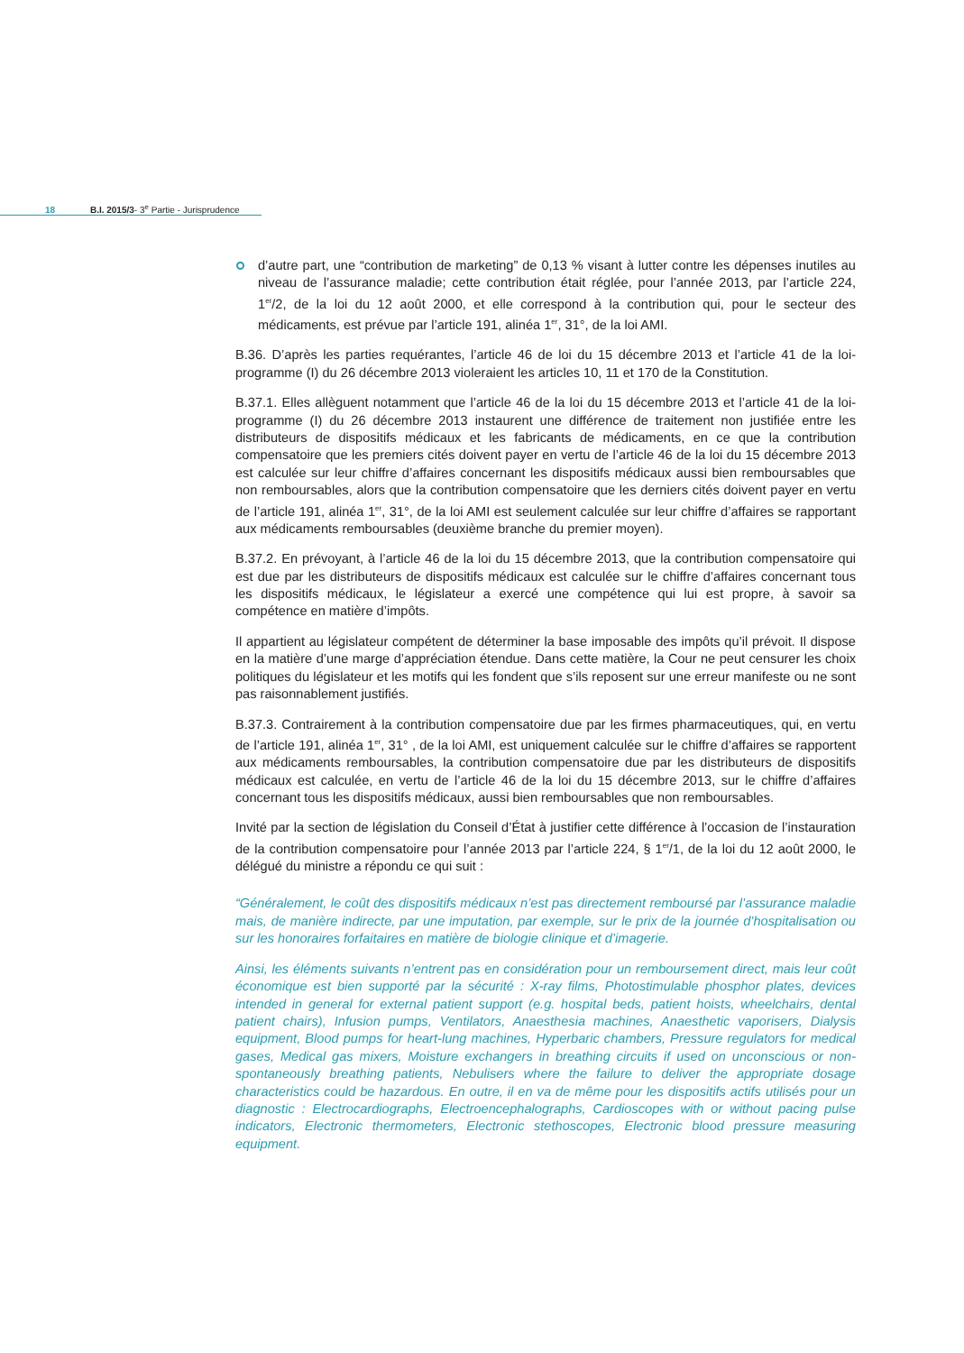18 B.I. 2015/3- 3<sup>e</sup> Partie - Jurisprudence
d’autre part, une “contribution de marketing” de 0,13 % visant à lutter contre les dépenses inutiles au niveau de l’assurance maladie; cette contribution était réglée, pour l’année 2013, par l’article 224, 1<sup>er</sup>/2, de la loi du 12 août 2000, et elle correspond à la contribution qui, pour le secteur des médicaments, est prévue par l’article 191, alinéa 1<sup>er</sup>, 31°, de la loi AMI.
B.36. D’après les parties requérantes, l’article 46 de loi du 15 décembre 2013 et l’article 41 de la loi-programme (I) du 26 décembre 2013 violeraient les articles 10, 11 et 170 de la Constitution.
B.37.1. Elles allèguent notamment que l’article 46 de la loi du 15 décembre 2013 et l’article 41 de la loi-programme (I) du 26 décembre 2013 instaurent une différence de traitement non justifiée entre les distributeurs de dispositifs médicaux et les fabricants de médicaments, en ce que la contribution compensatoire que les premiers cités doivent payer en vertu de l’article 46 de la loi du 15 décembre 2013 est calculée sur leur chiffre d’affaires concernant les dispositifs médicaux aussi bien remboursables que non remboursables, alors que la contribution compensatoire que les derniers cités doivent payer en vertu de l’article 191, alinéa 1<sup>er</sup>, 31°, de la loi AMI est seulement calculée sur leur chiffre d’affaires se rapportant aux médicaments remboursables (deuxième branche du premier moyen).
B.37.2. En prévoyant, à l’article 46 de la loi du 15 décembre 2013, que la contribution compensatoire qui est due par les distributeurs de dispositifs médicaux est calculée sur le chiffre d’affaires concernant tous les dispositifs médicaux, le législateur a exercé une compétence qui lui est propre, à savoir sa compétence en matière d’impôts.
Il appartient au législateur compétent de déterminer la base imposable des impôts qu’il prévoit. Il dispose en la matière d’une marge d’appréciation étendue. Dans cette matière, la Cour ne peut censurer les choix politiques du législateur et les motifs qui les fondent que s’ils reposent sur une erreur manifeste ou ne sont pas raisonnablement justifiés.
B.37.3. Contrairement à la contribution compensatoire due par les firmes pharmaceutiques, qui, en vertu de l’article 191, alinéa 1<sup>er</sup>, 31° , de la loi AMI, est uniquement calculée sur le chiffre d’affaires se rapportent aux médicaments remboursables, la contribution compensatoire due par les distributeurs de dispositifs médicaux est calculée, en vertu de l’article 46 de la loi du 15 décembre 2013, sur le chiffre d’affaires concernant tous les dispositifs médicaux, aussi bien remboursables que non remboursables.
Invité par la section de législation du Conseil d’État à justifier cette différence à l’occasion de l’instauration de la contribution compensatoire pour l’année 2013 par l’article 224, § 1<sup>er</sup>/1, de la loi du 12 août 2000, le délégué du ministre a répondu ce qui suit :
“Généralement, le coût des dispositifs médicaux n’est pas directement remboursé par l’assurance maladie mais, de manière indirecte, par une imputation, par exemple, sur le prix de la journée d’hospitalisation ou sur les honoraires forfaitaires en matière de biologie clinique et d’imagerie.
Ainsi, les éléments suivants n’entrent pas en considération pour un remboursement direct, mais leur coût économique est bien supporté par la sécurité : X-ray films, Photostimulable phosphor plates, devices intended in general for external patient support (e.g. hospital beds, patient hoists, wheelchairs, dental patient chairs), Infusion pumps, Ventilators, Anaesthesia machines, Anaesthetic vaporisers, Dialysis equipment, Blood pumps for heart-lung machines, Hyperbaric chambers, Pressure regulators for medical gases, Medical gas mixers, Moisture exchangers in breathing circuits if used on unconscious or non-spontaneously breathing patients, Nebulisers where the failure to deliver the appropriate dosage characteristics could be hazardous. En outre, il en va de même pour les dispositifs actifs utilisés pour un diagnostic : Electrocardiographs, Electroencephalographs, Cardioscopes with or without pacing pulse indicators, Electronic thermometers, Electronic stethoscopes, Electronic blood pressure measuring equipment.